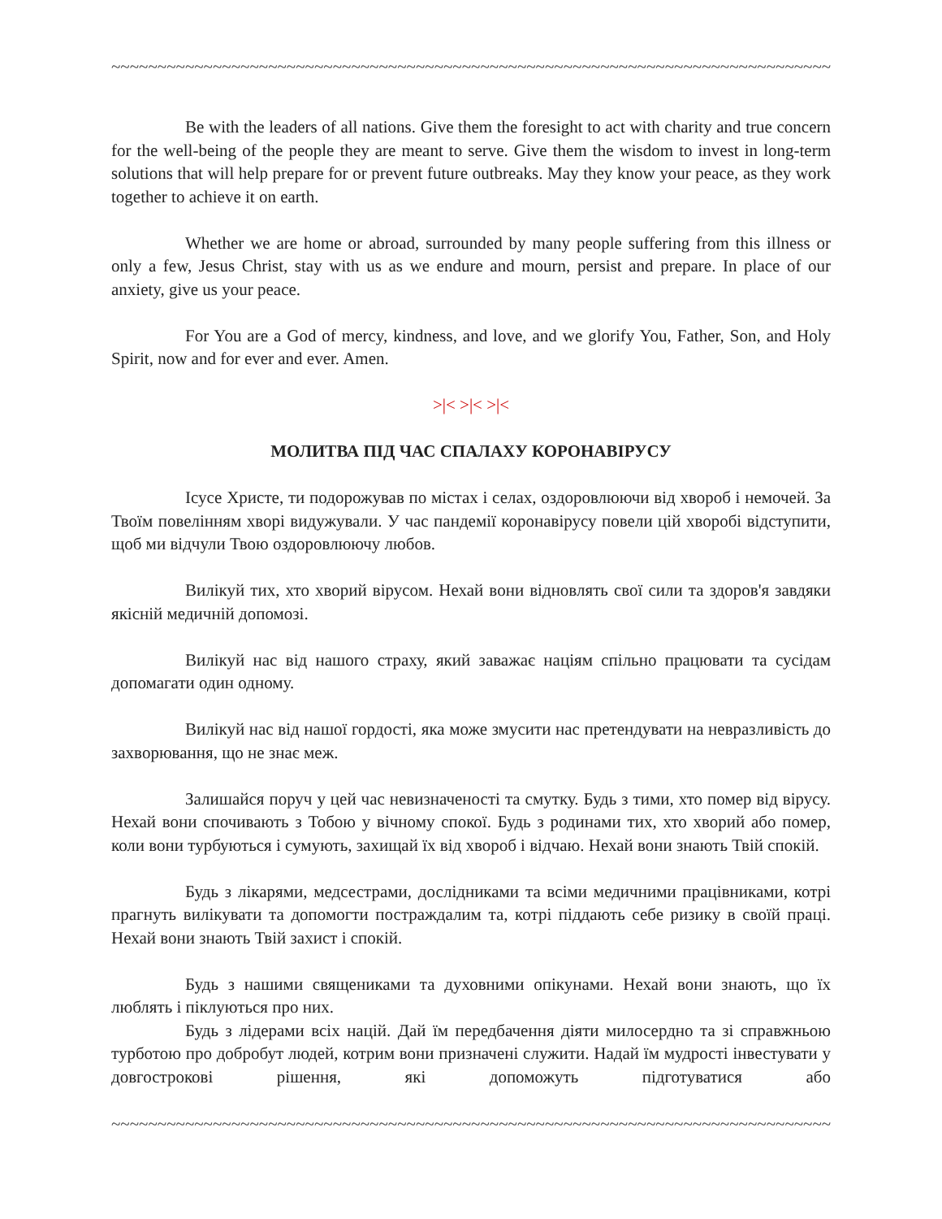~~~~~~~~~~~~~~~~~~~~~~~~~~~~~~~~~~~~~~~~~~~~~~~~~~~~~~~~~~~~~~~~~~~~~~~~~~~~~~~~~~~
Be with the leaders of all nations. Give them the foresight to act with charity and true concern for the well-being of the people they are meant to serve. Give them the wisdom to invest in long-term solutions that will help prepare for or prevent future outbreaks. May they know your peace, as they work together to achieve it on earth.
Whether we are home or abroad, surrounded by many people suffering from this illness or only a few, Jesus Christ, stay with us as we endure and mourn, persist and prepare. In place of our anxiety, give us your peace.
For You are a God of mercy, kindness, and love, and we glorify You, Father, Son, and Holy Spirit, now and for ever and ever. Amen.
>|< >|< >|<
МОЛИТВА ПІД ЧАС СПАЛАХУ КОРОНАВІРУСУ
Ісусе Христе, ти подорожував по містах і селах, оздоровлюючи від хвороб і немочей. За Твоїм повелінням хворі видужували. У час пандемії коронавірусу повели цій хворобі відступити, щоб ми відчули Твою оздоровлюючу любов.
Вилікуй тих, хто хворий вірусом. Нехай вони відновлять свої сили та здоров'я завдяки якісній медичній допомозі.
Вилікуй нас від нашого страху, який заважає націям спільно працювати та сусідам допомагати один одному.
Вилікуй нас від нашої гордості, яка може змусити нас претендувати на невразливість до захворювання, що не знає меж.
Залишайся поруч у цей час невизначеності та смутку. Будь з тими, хто помер від вірусу. Нехай вони спочивають з Тобою у вічному спокої. Будь з родинами тих, хто хворий або помер, коли вони турбуються і сумують, захищай їх від хвороб і відчаю. Нехай вони знають Твій спокій.
Будь з лікарями, медсестрами, дослідниками та всіми медичними працівниками, котрі прагнуть вилікувати та допомогти постраждалим та, котрі піддають себе ризику в своїй праці. Нехай вони знають Твій захист і спокій.
Будь з нашими священиками та духовними опікунами. Нехай вони знають, що їх люблять і піклуються про них.
Будь з лідерами всіх націй. Дай їм передбачення діяти милосердно та зі справжньою турботою про добробут людей, котрим вони призначені служити. Надай їм мудрості інвестувати у довгострокові рішення, які допоможуть підготуватися або
~~~~~~~~~~~~~~~~~~~~~~~~~~~~~~~~~~~~~~~~~~~~~~~~~~~~~~~~~~~~~~~~~~~~~~~~~~~~~~~~~~~